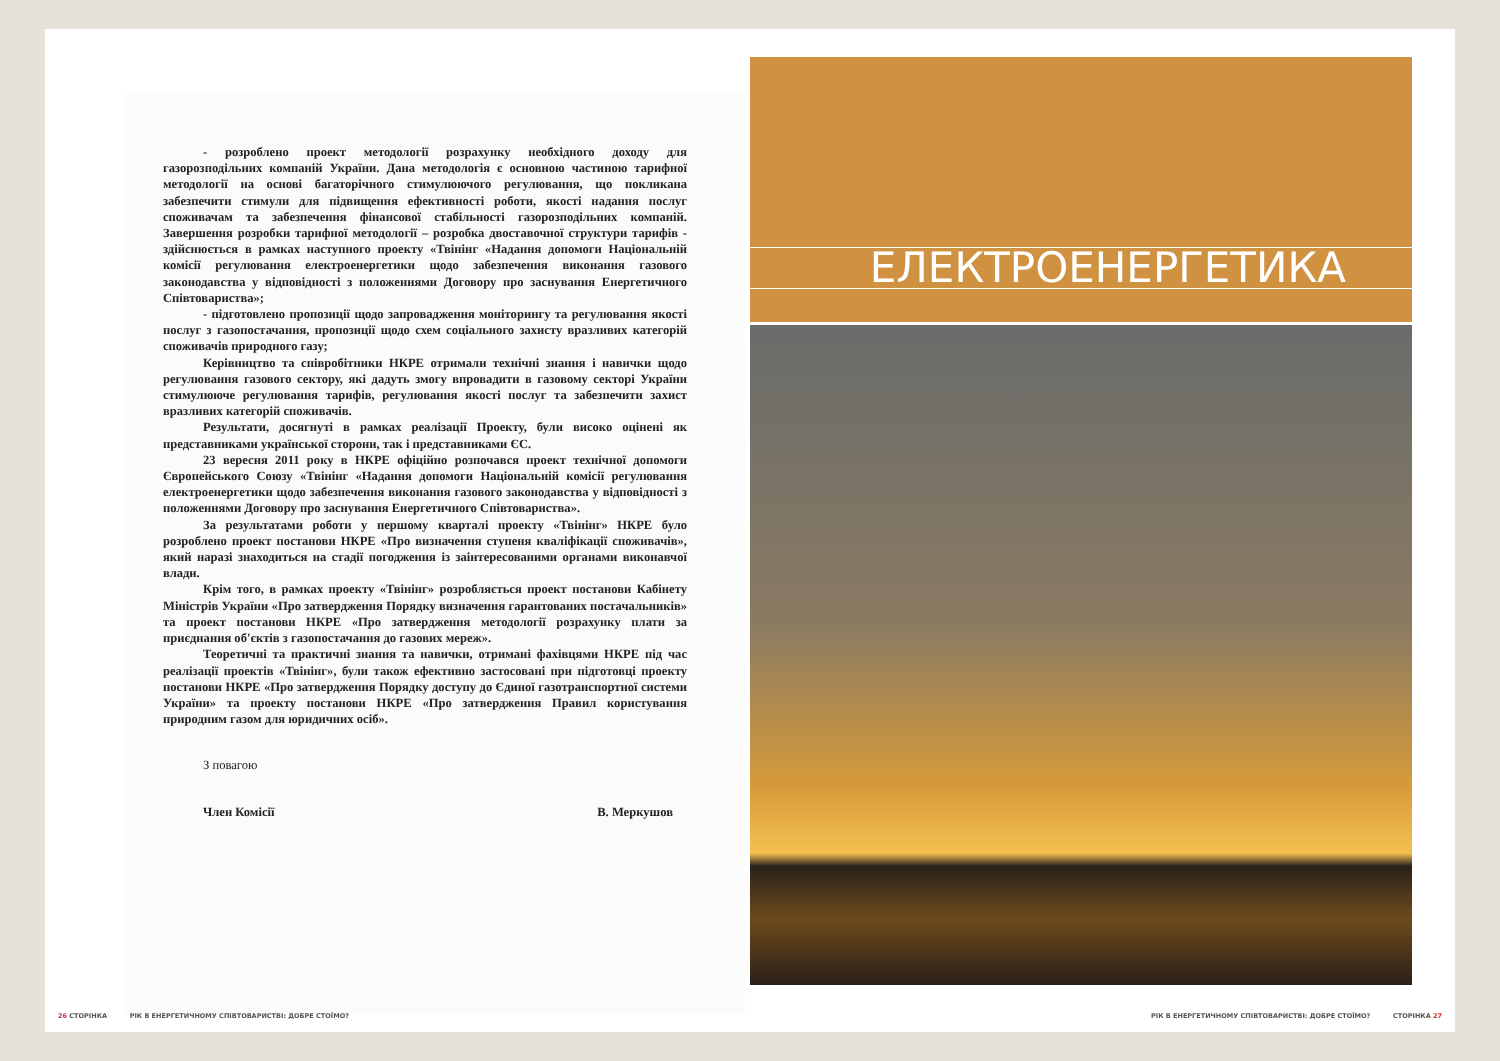- розроблено проект методології розрахунку необхідного доходу для газорозподільних компаній України. Дана методологія є основною частиною тарифної методології на основі багаторічного стимулюючого регулювання, що покликана забезпечити стимули для підвищення ефективності роботи, якості надання послуг споживачам та забезпечення фінансової стабільності газорозподільних компаній. Завершення розробки тарифної методології – розробка двоставочної структури тарифів - здійснюється в рамках наступного проекту «Твінінг «Надання допомоги Національній комісії регулювання електроенергетики щодо забезпечення виконання газового законодавства у відповідності з положеннями Договору про заснування Енергетичного Співтовариства»;
- підготовлено пропозиції щодо запровадження моніторингу та регулювання якості послуг з газопостачання, пропозиції щодо схем соціального захисту вразливих категорій споживачів природного газу;
Керівництво та співробітники НКРЕ отримали технічні знання і навички щодо регулювання газового сектору, які дадуть змогу впровадити в газовому секторі України стимулююче регулювання тарифів, регулювання якості послуг та забезпечити захист вразливих категорій споживачів.
Результати, досягнуті в рамках реалізації Проекту, були високо оцінені як представниками української сторони, так і представниками ЄС.
23 вересня 2011 року в НКРЕ офіційно розпочався проект технічної допомоги Європейського Союзу «Твінінг «Надання допомоги Національній комісії регулювання електроенергетики щодо забезпечення виконання газового законодавства у відповідності з положеннями Договору про заснування Енергетичного Співтовариства».
За результатами роботи у першому кварталі проекту «Твінінг» НКРЕ було розроблено проект постанови НКРЕ «Про визначення ступеня кваліфікації споживачів», який наразі знаходиться на стадії погодження із заінтересованими органами виконавчої влади.
Крім того, в рамках проекту «Твінінг» розробляється проект постанови Кабінету Міністрів України «Про затвердження Порядку визначення гарантованих постачальників» та проект постанови НКРЕ «Про затвердження методології розрахунку плати за приєднання об'єктів з газопостачання до газових мереж».
Теоретичні та практичні знання та навички, отримані фахівцями НКРЕ під час реалізації проектів «Твінінг», були також ефективно застосовані при підготовці проекту постанови НКРЕ «Про затвердження Порядку доступу до Єдиної газотранспортної системи України» та проекту постанови НКРЕ «Про затвердження Правил користування природним газом для юридичних осіб».
З повагою
Член Комісії В. Меркушов
ЕЛЕКТРОЕНЕРГЕТИКА
26 СТОРІНКА РІК В ЕНЕРГЕТИЧНОМУ СПІВТОВАРИСТВІ: ДОБРЕ СТОЇМО?
РІК В ЕНЕРГЕТИЧНОМУ СПІВТОВАРИСТВІ: ДОБРЕ СТОЇМО? СТОРІНКА 27